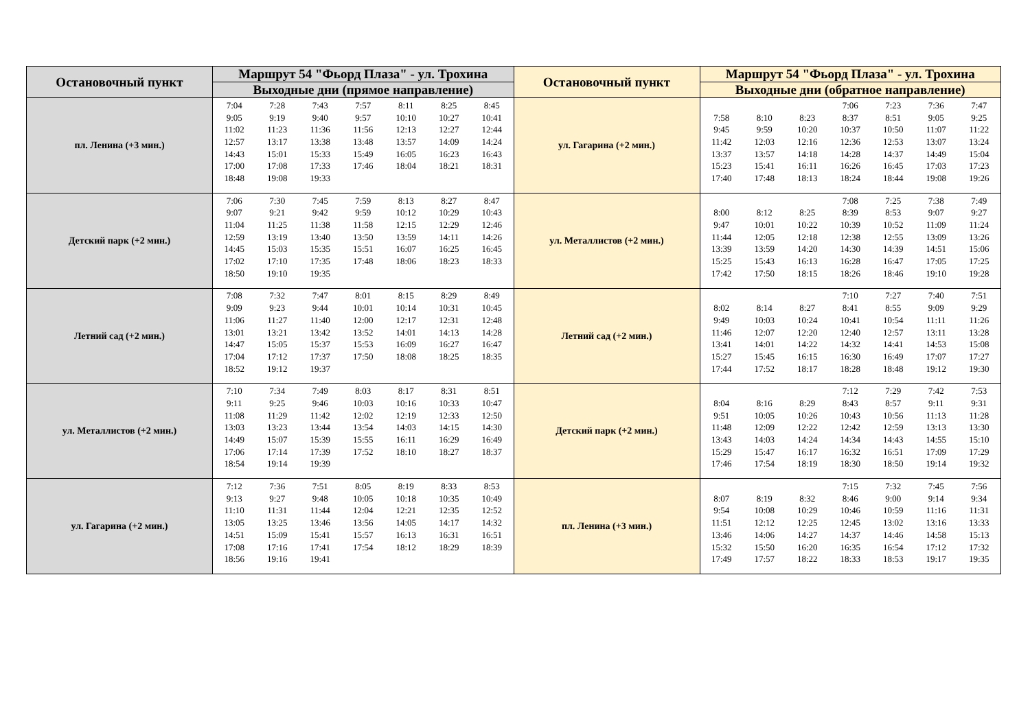| Остановочный пункт | Маршрут 54 "Фьорд Плаза" - ул. Трохина | Остановочный пункт | Маршрут 54 "Фьорд Плаза" - ул. Трохина |
| --- | --- | --- | --- |
| | Выходные дни (прямое направление) | | Выходные дни (обратное направление) |
| пл. Ленина (+3 мин.) | / 7:04 / 7:28 / 7:43 / 7:57 / 8:11 / 8:25 / 8:45 / / 9:05 / 9:19 / 9:40 / 9:57 / 10:10 / 10:27 / 10:41 / / 11:02 / 11:23 / 11:36 / 11:56 / 12:13 / 12:27 / 12:44 / / 12:57 / 13:17 / 13:38 / 13:48 / 13:57 / 14:09 / 14:24 / / 14:43 / 15:01 / 15:33 / 15:49 / 16:05 / 16:23 / 16:43 / / 17:00 / 17:08 / 17:33 / 17:46 / 18:04 / 18:21 / 18:31 / / 18:48 / 19:08 / 19:33 / / / / / | ул. Гагарина (+2 мин.) | / / / / 7:06 / 7:23 / 7:36 / 7:47 / / 7:58 / 8:10 / 8:23 / 8:37 / 8:51 / 9:05 / 9:25 / / 9:45 / 9:59 / 10:20 / 10:37 / 10:50 / 11:07 / 11:22 / / 11:42 / 12:03 / 12:16 / 12:36 / 12:53 / 13:07 / 13:24 / / 13:37 / 13:57 / 14:18 / 14:28 / 14:37 / 14:49 / 15:04 / / 15:23 / 15:41 / 16:11 / 16:26 / 16:45 / 17:03 / 17:23 / / 17:40 / 17:48 / 18:13 / 18:24 / 18:44 / 19:08 / 19:26 / |
| Детский парк (+2 мин.) | / 7:06 / 7:30 / 7:45 / 7:59 / 8:13 / 8:27 / 8:47 / / 9:07 / 9:21 / 9:42 / 9:59 / 10:12 / 10:29 / 10:43 / / 11:04 / 11:25 / 11:38 / 11:58 / 12:15 / 12:29 / 12:46 / / 12:59 / 13:19 / 13:40 / 13:50 / 13:59 / 14:11 / 14:26 / / 14:45 / 15:03 / 15:35 / 15:51 / 16:07 / 16:25 / 16:45 / / 17:02 / 17:10 / 17:35 / 17:48 / 18:06 / 18:23 / 18:33 / / 18:50 / 19:10 / 19:35 / / / / / | ул. Металлистов (+2 мин.) | / / / / 7:08 / 7:25 / 7:38 / 7:49 / / 8:00 / 8:12 / 8:25 / 8:39 / 8:53 / 9:07 / 9:27 / / 9:47 / 10:01 / 10:22 / 10:39 / 10:52 / 11:09 / 11:24 / / 11:44 / 12:05 / 12:18 / 12:38 / 12:55 / 13:09 / 13:26 / / 13:39 / 13:59 / 14:20 / 14:30 / 14:39 / 14:51 / 15:06 / / 15:25 / 15:43 / 16:13 / 16:28 / 16:47 / 17:05 / 17:25 / / 17:42 / 17:50 / 18:15 / 18:26 / 18:46 / 19:10 / 19:28 / |
| Летний сад (+2 мин.) | / 7:08 / 7:32 / 7:47 / 8:01 / 8:15 / 8:29 / 8:49 / / 9:09 / 9:23 / 9:44 / 10:01 / 10:14 / 10:31 / 10:45 / / 11:06 / 11:27 / 11:40 / 12:00 / 12:17 / 12:31 / 12:48 / / 13:01 / 13:21 / 13:42 / 13:52 / 14:01 / 14:13 / 14:28 / / 14:47 / 15:05 / 15:37 / 15:53 / 16:09 / 16:27 / 16:47 / / 17:04 / 17:12 / 17:37 / 17:50 / 18:08 / 18:25 / 18:35 / / 18:52 / 19:12 / 19:37 / / / / / | Летний сад (+2 мин.) | / / / / 7:10 / 7:27 / 7:40 / 7:51 / / 8:02 / 8:14 / 8:27 / 8:41 / 8:55 / 9:09 / 9:29 / / 9:49 / 10:03 / 10:24 / 10:41 / 10:54 / 11:11 / 11:26 / / 11:46 / 12:07 / 12:20 / 12:40 / 12:57 / 13:11 / 13:28 / / 13:41 / 14:01 / 14:22 / 14:32 / 14:41 / 14:53 / 15:08 / / 15:27 / 15:45 / 16:15 / 16:30 / 16:49 / 17:07 / 17:27 / / 17:44 / 17:52 / 18:17 / 18:28 / 18:48 / 19:12 / 19:30 / |
| ул. Металлистов (+2 мин.) | / 7:10 / 7:34 / 7:49 / 8:03 / 8:17 / 8:31 / 8:51 / / 9:11 / 9:25 / 9:46 / 10:03 / 10:16 / 10:33 / 10:47 / / 11:08 / 11:29 / 11:42 / 12:02 / 12:19 / 12:33 / 12:50 / / 13:03 / 13:23 / 13:44 / 13:54 / 14:03 / 14:15 / 14:30 / / 14:49 / 15:07 / 15:39 / 15:55 / 16:11 / 16:29 / 16:49 / / 17:06 / 17:14 / 17:39 / 17:52 / 18:10 / 18:27 / 18:37 / / 18:54 / 19:14 / 19:39 / / / / / | Детский парк (+2 мин.) | / / / / 7:12 / 7:29 / 7:42 / 7:53 / / 8:04 / 8:16 / 8:29 / 8:43 / 8:57 / 9:11 / 9:31 / / 9:51 / 10:05 / 10:26 / 10:43 / 10:56 / 11:13 / 11:28 / / 11:48 / 12:09 / 12:22 / 12:42 / 12:59 / 13:13 / 13:30 / / 13:43 / 14:03 / 14:24 / 14:34 / 14:43 / 14:55 / 15:10 / / 15:29 / 15:47 / 16:17 / 16:32 / 16:51 / 17:09 / 17:29 / / 17:46 / 17:54 / 18:19 / 18:30 / 18:50 / 19:14 / 19:32 / |
| ул. Гагарина (+2 мин.) | / 7:12 / 7:36 / 7:51 / 8:05 / 8:19 / 8:33 / 8:53 / / 9:13 / 9:27 / 9:48 / 10:05 / 10:18 / 10:35 / 10:49 / / 11:10 / 11:31 / 11:44 / 12:04 / 12:21 / 12:35 / 12:52 / / 13:05 / 13:25 / 13:46 / 13:56 / 14:05 / 14:17 / 14:32 / / 14:51 / 15:09 / 15:41 / 15:57 / 16:13 / 16:31 / 16:51 / / 17:08 / 17:16 / 17:41 / 17:54 / 18:12 / 18:29 / 18:39 / / 18:56 / 19:16 / 19:41 / / / / / | пл. Ленина (+3 мин.) | / / / / 7:15 / 7:32 / 7:45 / 7:56 / / 8:07 / 8:19 / 8:32 / 8:46 / 9:00 / 9:14 / 9:34 / / 9:54 / 10:08 / 10:29 / 10:46 / 10:59 / 11:16 / 11:31 / / 11:51 / 12:12 / 12:25 / 12:45 / 13:02 / 13:16 / 13:33 / / 13:46 / 14:06 / 14:27 / 14:37 / 14:46 / 14:58 / 15:13 / / 15:32 / 15:50 / 16:20 / 16:35 / 16:54 / 17:12 / 17:32 / / 17:49 / 17:57 / 18:22 / 18:33 / 18:53 / 19:17 / 19:35 / |